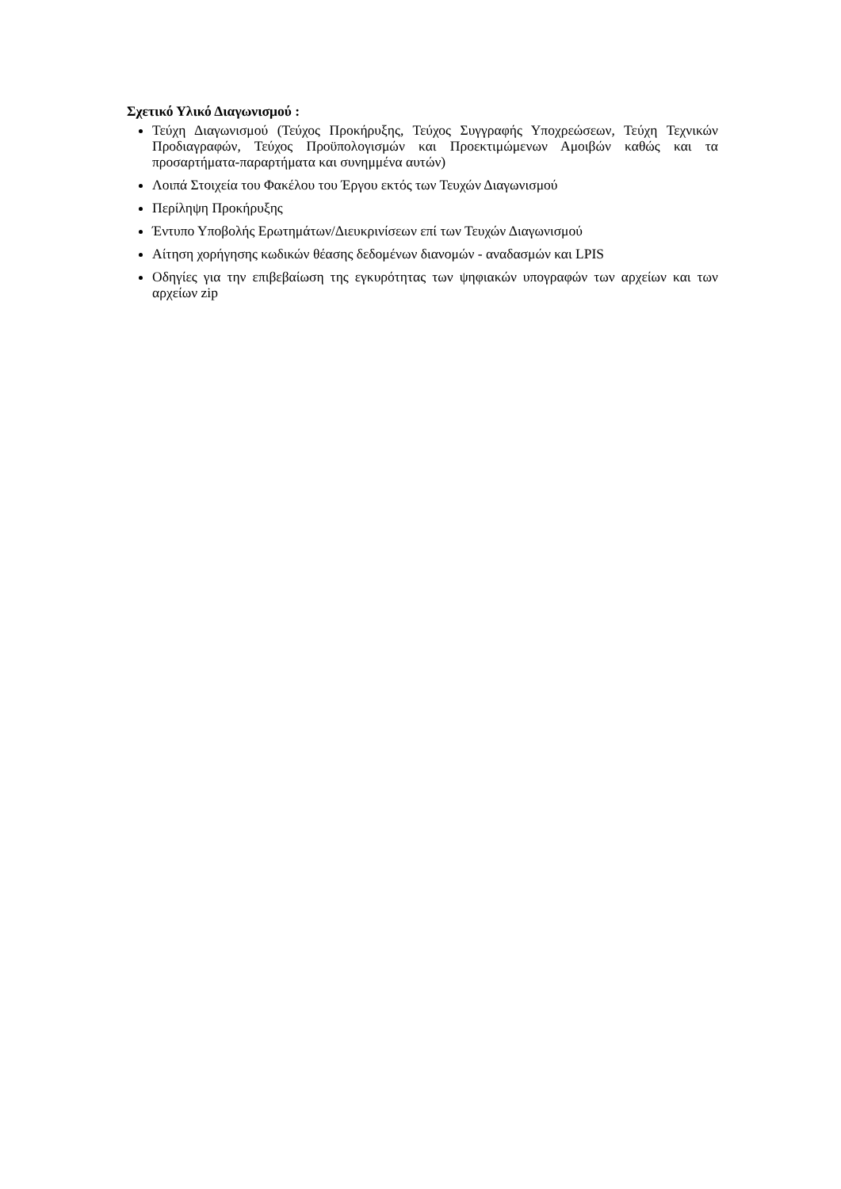Σχετικό Υλικό Διαγωνισμού :
Τεύχη Διαγωνισμού (Τεύχος Προκήρυξης, Τεύχος Συγγραφής Υποχρεώσεων, Τεύχη Τεχνικών Προδιαγραφών, Τεύχος Προϋπολογισμών και Προεκτιμώμενων Αμοιβών καθώς και τα προσαρτήματα-παραρτήματα και συνημμένα αυτών)
Λοιπά Στοιχεία του Φακέλου του Έργου εκτός των Τευχών Διαγωνισμού
Περίληψη Προκήρυξης
Έντυπο Υποβολής Ερωτημάτων/Διευκρινίσεων επί των Τευχών Διαγωνισμού
Αίτηση χορήγησης κωδικών θέασης δεδομένων διανομών - αναδασμών και LPIS
Οδηγίες για την επιβεβαίωση της εγκυρότητας των ψηφιακών υπογραφών των αρχείων και των αρχείων zip